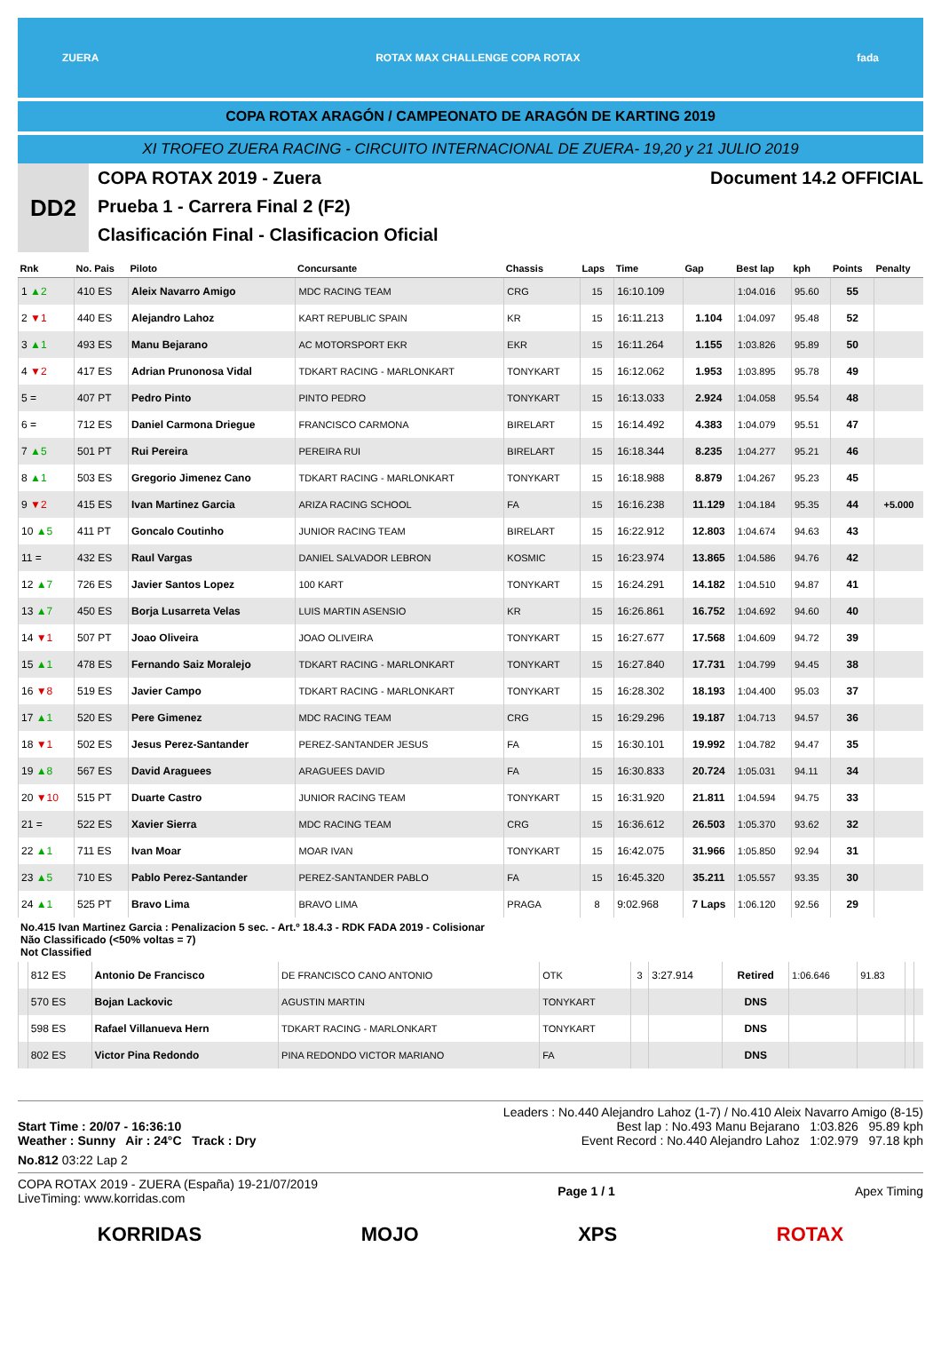ZUERA ROTAX MAX CHALLENGE COPA ROTAX fada
COPA ROTAX ARAGÓN / CAMPEONATO DE ARAGÓN DE KARTING 2019
XI TROFEO ZUERA RACING - CIRCUITO INTERNACIONAL DE ZUERA- 19,20 y 21 JULIO 2019
DD2
COPA ROTAX 2019 - Zuera Document 14.2 OFFICIAL
Prueba 1 - Carrera Final 2 (F2)
Clasificación Final - Clasificacion Oficial
| Rnk | No. Pais | Piloto | Concursante | Chassis | Laps | Time | Gap | Best lap | kph | Points | Penalty |
| --- | --- | --- | --- | --- | --- | --- | --- | --- | --- | --- | --- |
| 1 ▲2 | 410 ES | Aleix Navarro Amigo | MDC RACING TEAM | CRG | 15 | 16:10.109 | | 1:04.016 | 95.60 | 55 | |
| 2 ▼1 | 440 ES | Alejandro Lahoz | KART REPUBLIC SPAIN | KR | 15 | 16:11.213 | 1.104 | 1:04.097 | 95.48 | 52 | |
| 3 ▲1 | 493 ES | Manu Bejarano | AC MOTORSPORT EKR | EKR | 15 | 16:11.264 | 1.155 | 1:03.826 | 95.89 | 50 | |
| 4 ▼2 | 417 ES | Adrian Prunonosa Vidal | TDKART RACING - MARLONKART | TONYKART | 15 | 16:12.062 | 1.953 | 1:03.895 | 95.78 | 49 | |
| 5 = | 407 PT | Pedro Pinto | PINTO PEDRO | TONYKART | 15 | 16:13.033 | 2.924 | 1:04.058 | 95.54 | 48 | |
| 6 = | 712 ES | Daniel Carmona Driegue | FRANCISCO CARMONA | BIRELART | 15 | 16:14.492 | 4.383 | 1:04.079 | 95.51 | 47 | |
| 7 ▲5 | 501 PT | Rui Pereira | PEREIRA RUI | BIRELART | 15 | 16:18.344 | 8.235 | 1:04.277 | 95.21 | 46 | |
| 8 ▲1 | 503 ES | Gregorio Jimenez Cano | TDKART RACING - MARLONKART | TONYKART | 15 | 16:18.988 | 8.879 | 1:04.267 | 95.23 | 45 | |
| 9 ▼2 | 415 ES | Ivan Martinez Garcia | ARIZA RACING SCHOOL | FA | 15 | 16:16.238 | 11.129 | 1:04.184 | 95.35 | 44 | +5.000 |
| 10 ▲5 | 411 PT | Goncalo Coutinho | JUNIOR RACING TEAM | BIRELART | 15 | 16:22.912 | 12.803 | 1:04.674 | 94.63 | 43 | |
| 11 = | 432 ES | Raul Vargas | DANIEL SALVADOR LEBRON | KOSMIC | 15 | 16:23.974 | 13.865 | 1:04.586 | 94.76 | 42 | |
| 12 ▲7 | 726 ES | Javier Santos Lopez | 100 KART | TONYKART | 15 | 16:24.291 | 14.182 | 1:04.510 | 94.87 | 41 | |
| 13 ▲7 | 450 ES | Borja Lusarreta Velas | LUIS MARTIN ASENSIO | KR | 15 | 16:26.861 | 16.752 | 1:04.692 | 94.60 | 40 | |
| 14 ▼1 | 507 PT | Joao Oliveira | JOAO OLIVEIRA | TONYKART | 15 | 16:27.677 | 17.568 | 1:04.609 | 94.72 | 39 | |
| 15 ▲1 | 478 ES | Fernando Saiz Moralejo | TDKART RACING - MARLONKART | TONYKART | 15 | 16:27.840 | 17.731 | 1:04.799 | 94.45 | 38 | |
| 16 ▼8 | 519 ES | Javier Campo | TDKART RACING - MARLONKART | TONYKART | 15 | 16:28.302 | 18.193 | 1:04.400 | 95.03 | 37 | |
| 17 ▲1 | 520 ES | Pere Gimenez | MDC RACING TEAM | CRG | 15 | 16:29.296 | 19.187 | 1:04.713 | 94.57 | 36 | |
| 18 ▼1 | 502 ES | Jesus Perez-Santander | PEREZ-SANTANDER JESUS | FA | 15 | 16:30.101 | 19.992 | 1:04.782 | 94.47 | 35 | |
| 19 ▲8 | 567 ES | David Araguees | ARAGUEES DAVID | FA | 15 | 16:30.833 | 20.724 | 1:05.031 | 94.11 | 34 | |
| 20 ▼10 | 515 PT | Duarte Castro | JUNIOR RACING TEAM | TONYKART | 15 | 16:31.920 | 21.811 | 1:04.594 | 94.75 | 33 | |
| 21 = | 522 ES | Xavier Sierra | MDC RACING TEAM | CRG | 15 | 16:36.612 | 26.503 | 1:05.370 | 93.62 | 32 | |
| 22 ▲1 | 711 ES | Ivan Moar | MOAR IVAN | TONYKART | 15 | 16:42.075 | 31.966 | 1:05.850 | 92.94 | 31 | |
| 23 ▲5 | 710 ES | Pablo Perez-Santander | PEREZ-SANTANDER PABLO | FA | 15 | 16:45.320 | 35.211 | 1:05.557 | 93.35 | 30 | |
| 24 ▲1 | 525 PT | Bravo Lima | BRAVO LIMA | PRAGA | 8 | 9:02.968 | 7 Laps | 1:06.120 | 92.56 | 29 | |
No.415 Ivan Martinez Garcia : Penalizacion 5 sec. - Art.º 18.4.3 - RDK FADA 2019 - Colisionar
Não Classificado (<50% voltas = 7)
Not Classified
| | 812 ES | Antonio De Francisco | DE FRANCISCO CANO ANTONIO | OTK | 3 | 3:27.914 | Retired | 1:06.646 | 91.83 | | |
| | 570 ES | Bojan Lackovic | AGUSTIN MARTIN | TONYKART | | | DNS | | | | |
| | 598 ES | Rafael Villanueva Hern | TDKART RACING - MARLONKART | TONYKART | | | DNS | | | | |
| | 802 ES | Victor Pina Redondo | PINA REDONDO VICTOR MARIANO | FA | | | DNS | | | | |
Leaders : No.440 Alejandro Lahoz (1-7) / No.410 Aleix Navarro Amigo (8-15)
Start Time : 20/07 - 16:36:10 Best lap : No.493 Manu Bejarano 1:03.826 95.89 kph
Weather : Sunny Air : 24°C Track : Dry Event Record : No.440 Alejandro Lahoz 1:02.979 97.18 kph
No.812 03:22 Lap 2
COPA ROTAX 2019 - ZUERA (España) 19-21/07/2019
LiveTiming: www.korridas.com Page 1 / 1 Apex Timing
KORRIDAS MOJO XPS ROTAX